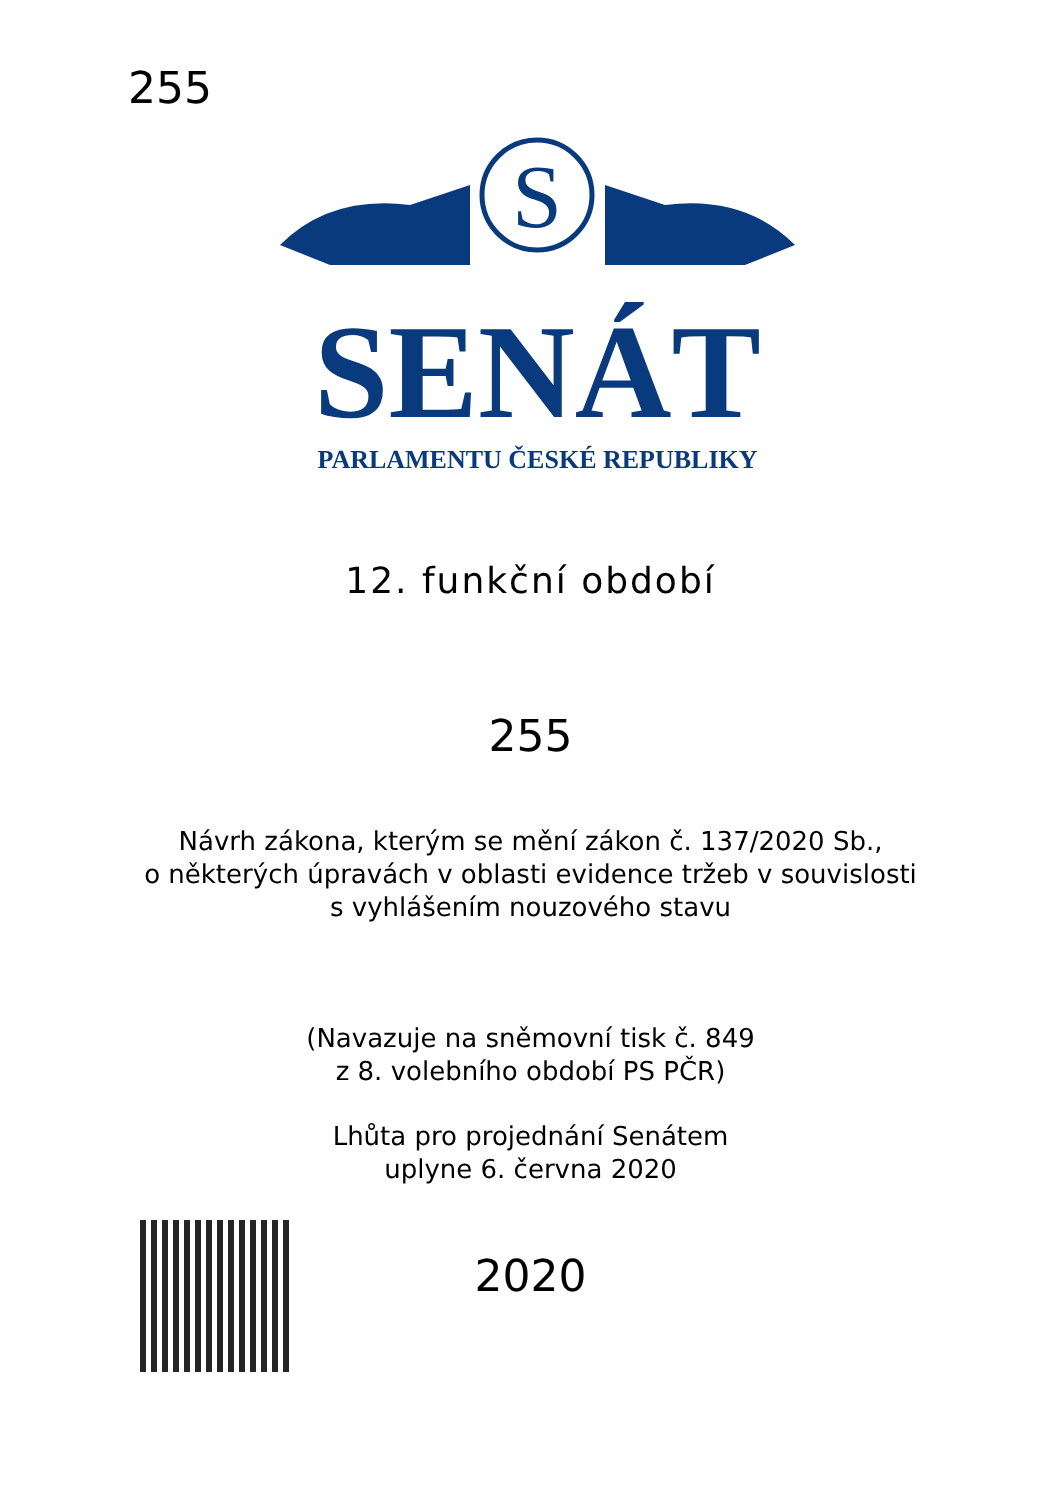255
S
SENÁT
PARLAMENTU ČESKÉ REPUBLIKY
12. funkční období
255
Návrh zákona, kterým se mění zákon č. 137/2020 Sb.,
o některých úpravách v oblasti evidence tržeb v souvislosti
s vyhlášením nouzového stavu
(Navazuje na sněmovní tisk č. 849
z 8. volebního období PS PČR)
Lhůta pro projednání Senátem
uplyne 6. června 2020
2020